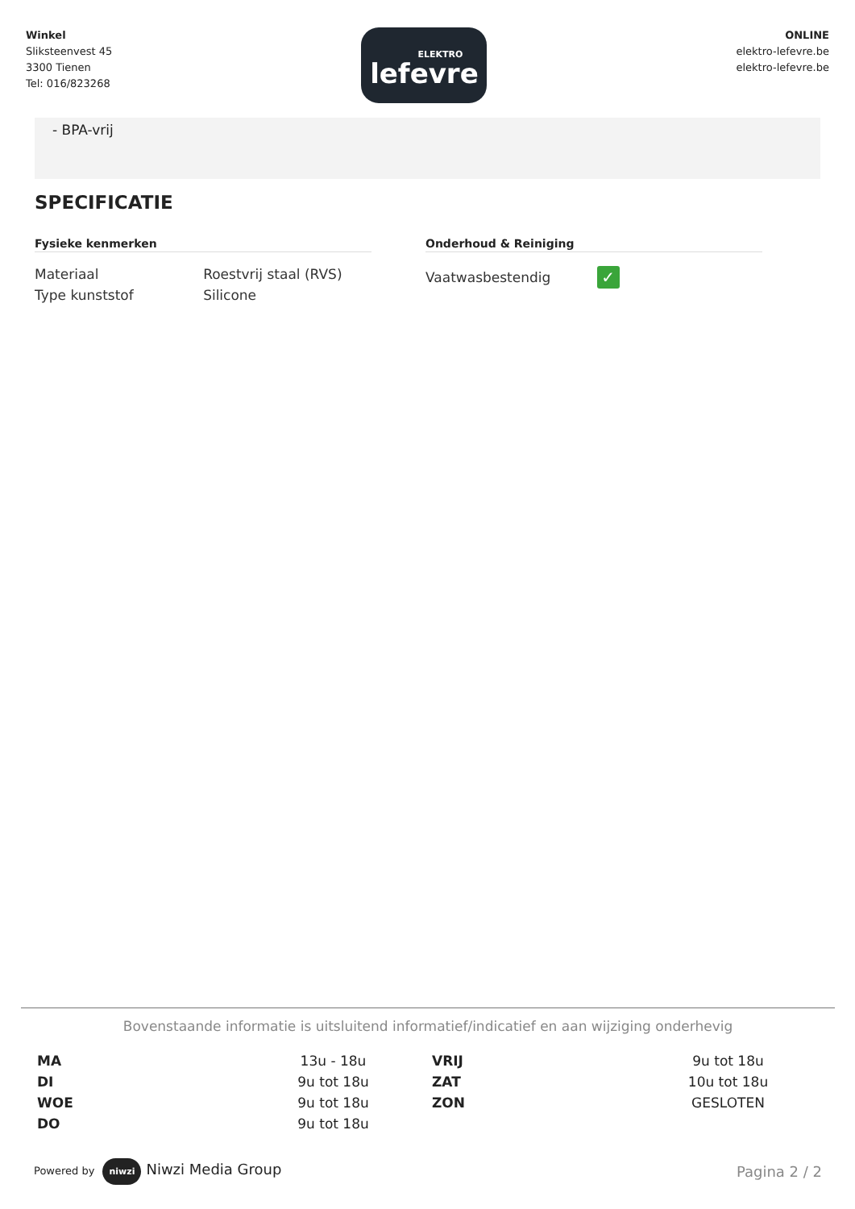Winkel
Sliksteenvest 45
3300 Tienen
Tel: 016/823268
ELEKTRO
lefevre
ONLINE
elektro-lefevre.be
elektro-lefevre.be
- BPA-vrij
SPECIFICATIE
Fysieke kenmerken
| Materiaal | Roestvrij staal (RVS) |
| Type kunststof | Silicone |
Onderhoud & Reiniging
| Vaatwasbestendig | ✓ |
Bovenstaande informatie is uitsluitend informatief/indicatief en aan wijziging onderhevig
| MA | 13u - 18u | VRIJ | 9u tot 18u |
| DI | 9u tot 18u | ZAT | 10u tot 18u |
| WOE | 9u tot 18u | ZON | GESLOTEN |
| DO | 9u tot 18u | | |
Powered by niwzi Niwzi Media Group
Pagina 2 / 2